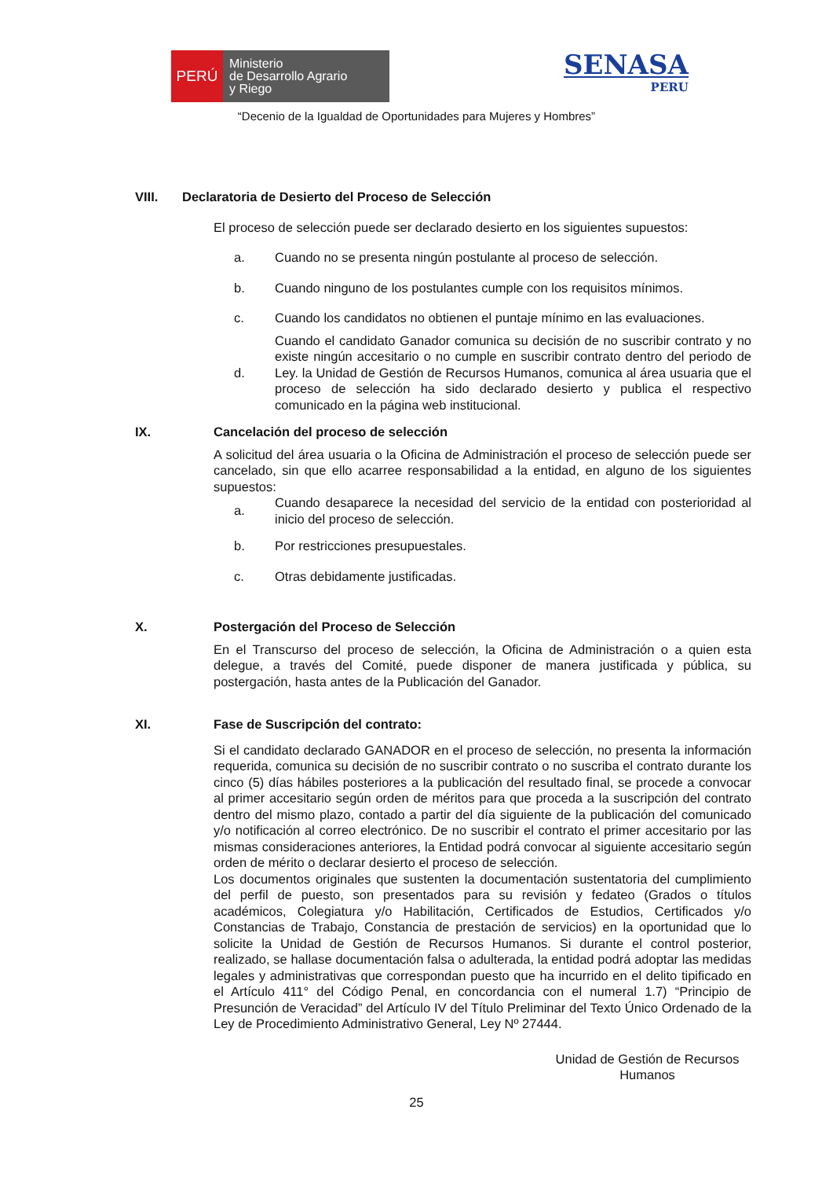PERÚ
Ministerio
de Desarrollo Agrario
y Riego
SENASA
PERU
“Decenio de la Igualdad de Oportunidades para Mujeres y Hombres”
VIII. Declaratoria de Desierto del Proceso de Selección
El proceso de selección puede ser declarado desierto en los siguientes supuestos:
a.
Cuando no se presenta ningún postulante al proceso de selección.
b.
Cuando ninguno de los postulantes cumple con los requisitos mínimos.
c.
Cuando los candidatos no obtienen el puntaje mínimo en las evaluaciones.
d.
Cuando el candidato Ganador comunica su decisión de no suscribir contrato y no existe ningún accesitario o no cumple en suscribir contrato dentro del periodo de Ley. la Unidad de Gestión de Recursos Humanos, comunica al área usuaria que el proceso de selección ha sido declarado desierto y publica el respectivo comunicado en la página web institucional.
IX. Cancelación del proceso de selección
A solicitud del área usuaria o la Oficina de Administración el proceso de selección puede ser cancelado, sin que ello acarree responsabilidad a la entidad, en alguno de los siguientes supuestos:
a.
Cuando desaparece la necesidad del servicio de la entidad con posterioridad al inicio del proceso de selección.
b.
Por restricciones presupuestales.
c.
Otras debidamente justificadas.
X. Postergación del Proceso de Selección
En el Transcurso del proceso de selección, la Oficina de Administración o a quien esta delegue, a través del Comité, puede disponer de manera justificada y pública, su postergación, hasta antes de la Publicación del Ganador.
XI. Fase de Suscripción del contrato:
Si el candidato declarado GANADOR en el proceso de selección, no presenta la información requerida, comunica su decisión de no suscribir contrato o no suscriba el contrato durante los cinco (5) días hábiles posteriores a la publicación del resultado final, se procede a convocar al primer accesitario según orden de méritos para que proceda a la suscripción del contrato dentro del mismo plazo, contado a partir del día siguiente de la publicación del comunicado y/o notificación al correo electrónico. De no suscribir el contrato el primer accesitario por las mismas consideraciones anteriores, la Entidad podrá convocar al siguiente accesitario según orden de mérito o declarar desierto el proceso de selección.
Los documentos originales que sustenten la documentación sustentatoria del cumplimiento del perfil de puesto, son presentados para su revisión y fedateo (Grados o títulos académicos, Colegiatura y/o Habilitación, Certificados de Estudios, Certificados y/o Constancias de Trabajo, Constancia de prestación de servicios) en la oportunidad que lo solicite la Unidad de Gestión de Recursos Humanos. Si durante el control posterior, realizado, se hallase documentación falsa o adulterada, la entidad podrá adoptar las medidas legales y administrativas que correspondan puesto que ha incurrido en el delito tipificado en el Artículo 411° del Código Penal, en concordancia con el numeral 1.7) “Principio de Presunción de Veracidad” del Artículo IV del Título Preliminar del Texto Único Ordenado de la Ley de Procedimiento Administrativo General, Ley Nº 27444.
Unidad de Gestión de Recursos
Humanos
25